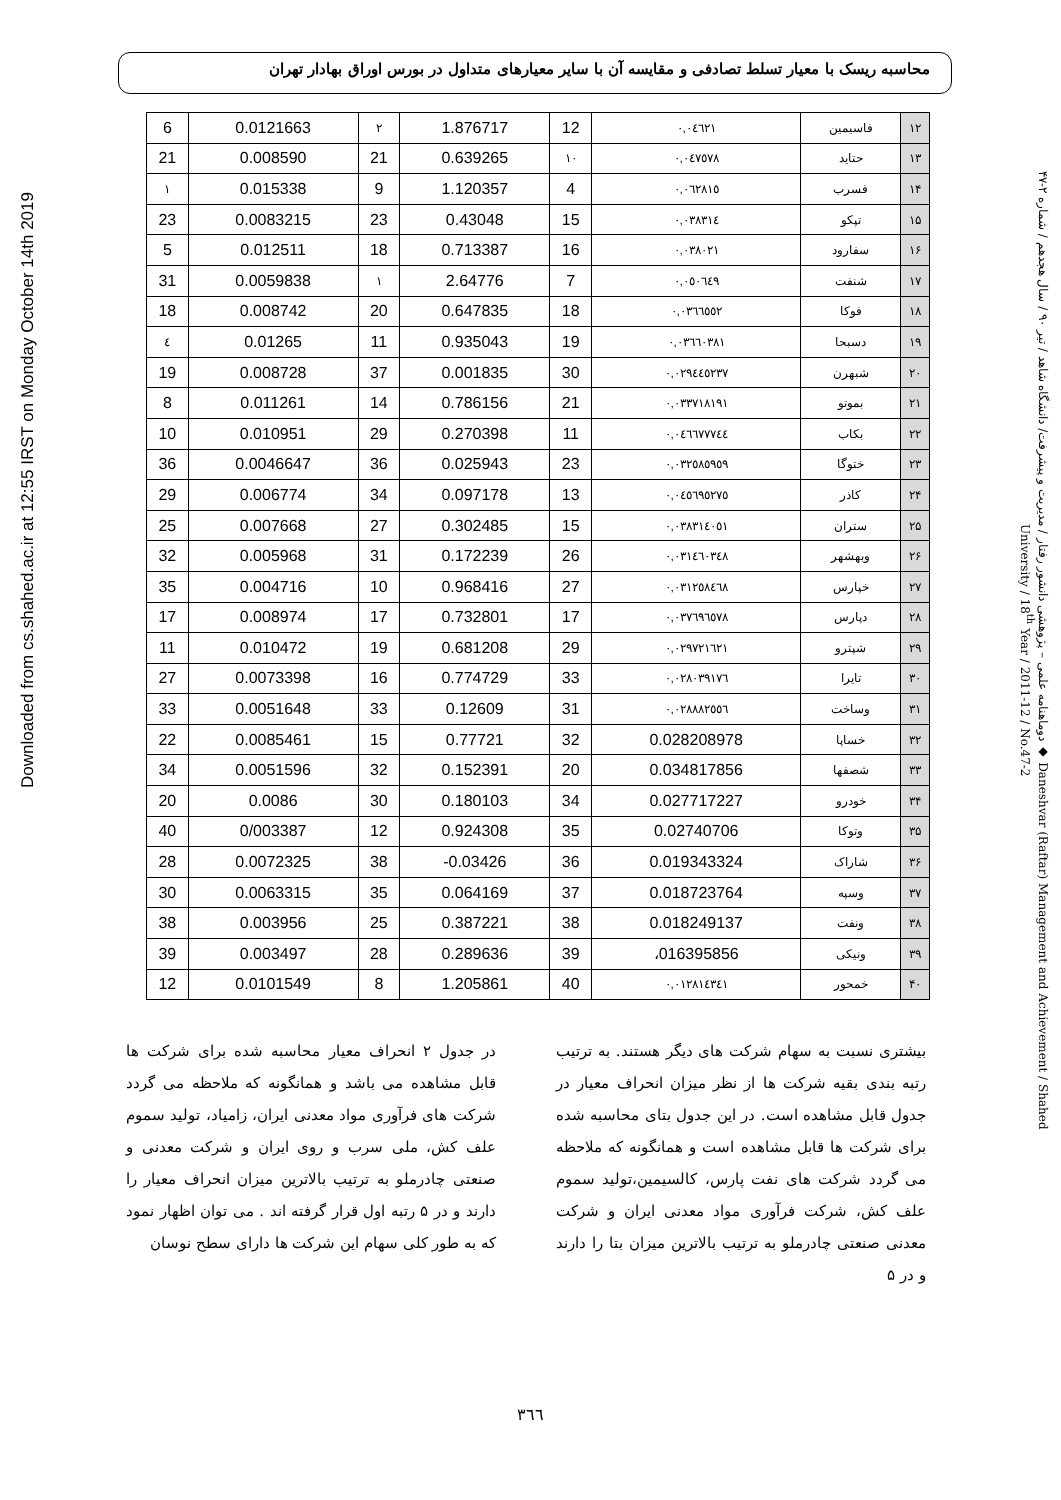محاسبه ریسک با معیار تسلط تصادفی و مقایسه آن با سایر معیارهای متداول در بورس اوراق بهادار تهران
Downloaded from cs.shahed.ac.ir at 12:55 IRST on Monday October 14th 2019
| 6 | 0.0121663 | ۲ | 1.876717 | 12 | ۰,۰٤٦۲۱ | فاسیمین | ۱۲ |
| 21 | 0.008590 | 21 | 0.639265 | ۱۰ | ۰,۰٤۷٥۷۸ | حتاید | ۱۳ |
| ۱ | 0.015338 | 9 | 1.120357 | 4 | ۰,۰٦۲۸۱٥ | فسرب | ۱۴ |
| 23 | 0.0083215 | 23 | 0.43048 | 15 | ۰,۰۳۸۳۱٤ | تپکو | ۱۵ |
| 5 | 0.012511 | 18 | 0.713387 | 16 | ۰,۰۳۸۰۲۱ | سفارود | ۱۶ |
| 31 | 0.0059838 | ۱ | 2.64776 | 7 | ۰,۰٥۰٦٤۹ | شنفت | ۱۷ |
| 18 | 0.008742 | 20 | 0.647835 | 18 | ۰,۰۳٦٦٥٥۲ | فوکا | ۱۸ |
| ٤ | 0.01265 | 11 | 0.935043 | 19 | ۰,۰۳٦٦۰۳۸۱ | دسبحا | ۱۹ |
| 19 | 0.008728 | 37 | 0.001835 | 30 | ۰,۰۲۹٤٤٥۲۳۷ | شبهرن | ۲۰ |
| 8 | 0.011261 | 14 | 0.786156 | 21 | ۰,۰۳۳۷۱۸۱۹۱ | بموتو | ۲۱ |
| 10 | 0.010951 | 29 | 0.270398 | 11 | ۰,۰٤٦٦۷۷۷٤٤ | بکاب | ۲۲ |
| 36 | 0.0046647 | 36 | 0.025943 | 23 | ۰,۰۳۲٥۸٥۹٥۹ | ختوگا | ۲۳ |
| 29 | 0.006774 | 34 | 0.097178 | 13 | ۰,۰٤٥٦۹٥۲۷٥ | کاذر | ۲۴ |
| 25 | 0.007668 | 27 | 0.302485 | 15 | ۰,۰۳۸۳۱٤۰٥۱ | ستران | ۲۵ |
| 32 | 0.005968 | 31 | 0.172239 | 26 | ۰,۰۳۱٤٦۰۳٤۸ | وبهشهر | ۲۶ |
| 35 | 0.004716 | 10 | 0.968416 | 27 | ۰,۰۳۱۲٥۸٤٦۸ | خپارس | ۲۷ |
| 17 | 0.008974 | 17 | 0.732801 | 17 | ۰,۰۳۷٦۹٦٥۷۸ | دپارس | ۲۸ |
| 11 | 0.010472 | 19 | 0.681208 | 29 | ۰,۰۲۹۷۲۱٦۲۱ | شپترو | ۲۹ |
| 27 | 0.0073398 | 16 | 0.774729 | 33 | ۰,۰۲۸۰۳۹۱۷٦ | تایرا | ۳۰ |
| 33 | 0.0051648 | 33 | 0.12609 | 31 | ۰,۰۲۸۸۸۲٥٥٦ | وساخت | ۳۱ |
| 22 | 0.0085461 | 15 | 0.77721 | 32 | 0.028208978 | خساپا | ۳۲ |
| 34 | 0.0051596 | 32 | 0.152391 | 20 | 0.034817856 | شصفها | ۳۳ |
| 20 | 0.0086 | 30 | 0.180103 | 34 | 0.027717227 | خودرو | ۳۴ |
| 40 | 0/003387 | 12 | 0.924308 | 35 | 0.02740706 | وتوکا | ۳۵ |
| 28 | 0.0072325 | 38 | -0.03426 | 36 | 0.019343324 | شاراک | ۳۶ |
| 30 | 0.0063315 | 35 | 0.064169 | 37 | 0.018723764 | وسپه | ۳۷ |
| 38 | 0.003956 | 25 | 0.387221 | 38 | 0.018249137 | ونفت | ۳۸ |
| 39 | 0.003497 | 28 | 0.289636 | 39 | ،016395856 | ونیکی | ۳۹ |
| 12 | 0.0101549 | 8 | 1.205861 | 40 | ۰,۰۱۲۸۱٤۳٤۱ | خمحور | ۴۰ |
در جدول ۲ انحراف معیار محاسبه شده برای شرکت ها قابل مشاهده می باشد و همانگونه که ملاحظه می گردد شرکت های فرآوری مواد معدنی ایران، زامیاد، تولید سموم علف کش، ملی سرب و روی ایران و شرکت معدنی و صنعتی چادرملو به ترتیب بالاترین میزان انحراف معیار را دارند و در ۵ رتبه اول قرار گرفته اند . می توان اظهار نمود که به طور کلی سهام این شرکت ها دارای سطح نوسان
بیشتری نسبت به سهام شرکت های دیگر هستند. به ترتیب رتبه بندی بقیه شرکت ها از نظر میزان انحراف معیار در جدول قابل مشاهده است. در این جدول بتای محاسبه شده برای شرکت ها قابل مشاهده است و همانگونه که ملاحظه می گردد شرکت های نفت پارس، کالسیمین،تولید سموم علف کش، شرکت فرآوری مواد معدنی ایران و شرکت معدنی صنعتی چادرملو به ترتیب بالاترین میزان بتا را دارند و در ۵
۳٦٦
دوماهنامه علمی – پژوهشی دانشور رفتار / مدیریت و پیشرفت/ دانشگاه شاهد / تیر ۹۰ / سال هجدهم / شماره ۲-۴۷ ◆ Daneshvar (Raftar) Management and Achievement / Shahed University / 18<sup>th</sup> Year / 2011-12 / No.47-2